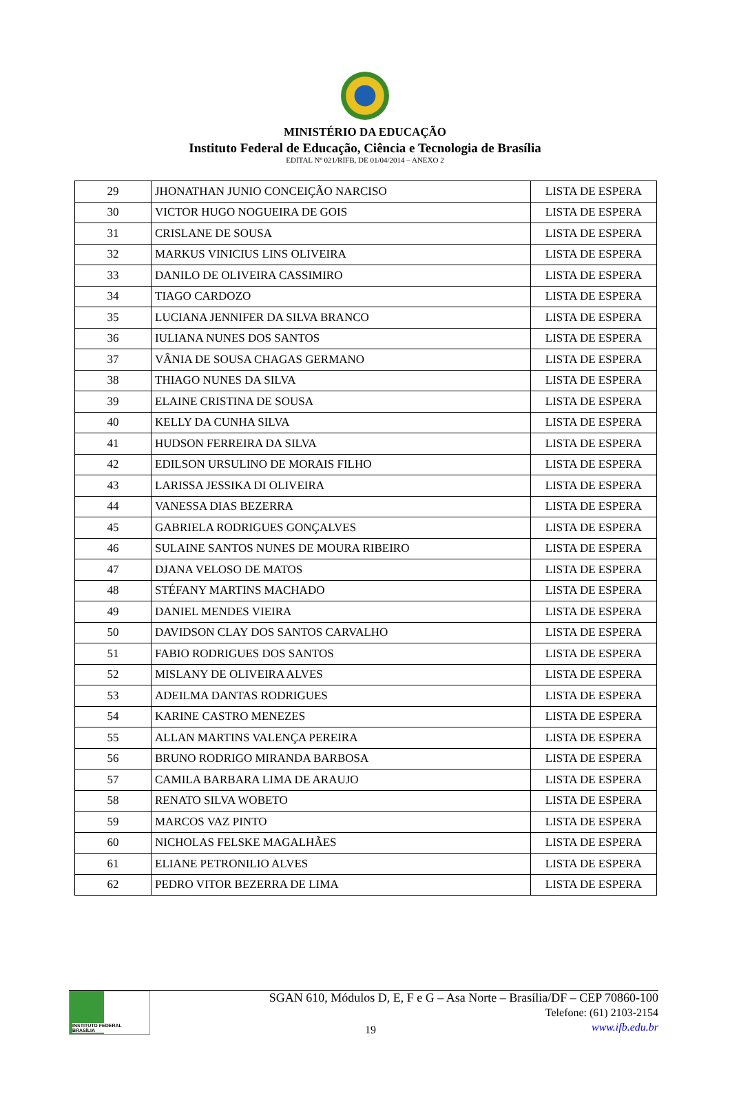MINISTÉRIO DA EDUCAÇÃO
Instituto Federal de Educação, Ciência e Tecnologia de Brasília
EDITAL Nº 021/RIFB, DE 01/04/2014 – ANEXO 2
| 29 | JHONATHAN JUNIO CONCEIÇÃO NARCISO | LISTA DE ESPERA |
| 30 | VICTOR HUGO NOGUEIRA DE GOIS | LISTA DE ESPERA |
| 31 | CRISLANE DE SOUSA | LISTA DE ESPERA |
| 32 | MARKUS VINICIUS LINS OLIVEIRA | LISTA DE ESPERA |
| 33 | DANILO DE OLIVEIRA CASSIMIRO | LISTA DE ESPERA |
| 34 | TIAGO CARDOZO | LISTA DE ESPERA |
| 35 | LUCIANA JENNIFER DA SILVA BRANCO | LISTA DE ESPERA |
| 36 | IULIANA NUNES DOS SANTOS | LISTA DE ESPERA |
| 37 | VÂNIA DE SOUSA CHAGAS GERMANO | LISTA DE ESPERA |
| 38 | THIAGO NUNES DA SILVA | LISTA DE ESPERA |
| 39 | ELAINE CRISTINA DE SOUSA | LISTA DE ESPERA |
| 40 | KELLY DA CUNHA SILVA | LISTA DE ESPERA |
| 41 | HUDSON FERREIRA DA SILVA | LISTA DE ESPERA |
| 42 | EDILSON URSULINO DE MORAIS FILHO | LISTA DE ESPERA |
| 43 | LARISSA JESSIKA DI OLIVEIRA | LISTA DE ESPERA |
| 44 | VANESSA DIAS BEZERRA | LISTA DE ESPERA |
| 45 | GABRIELA RODRIGUES GONÇALVES | LISTA DE ESPERA |
| 46 | SULAINE SANTOS NUNES DE MOURA RIBEIRO | LISTA DE ESPERA |
| 47 | DJANA VELOSO DE MATOS | LISTA DE ESPERA |
| 48 | STÉFANY MARTINS MACHADO | LISTA DE ESPERA |
| 49 | DANIEL MENDES VIEIRA | LISTA DE ESPERA |
| 50 | DAVIDSON CLAY DOS SANTOS CARVALHO | LISTA DE ESPERA |
| 51 | FABIO RODRIGUES DOS SANTOS | LISTA DE ESPERA |
| 52 | MISLANY DE OLIVEIRA ALVES | LISTA DE ESPERA |
| 53 | ADEILMA DANTAS RODRIGUES | LISTA DE ESPERA |
| 54 | KARINE CASTRO MENEZES | LISTA DE ESPERA |
| 55 | ALLAN MARTINS VALENÇA PEREIRA | LISTA DE ESPERA |
| 56 | BRUNO RODRIGO MIRANDA BARBOSA | LISTA DE ESPERA |
| 57 | CAMILA BARBARA LIMA DE ARAUJO | LISTA DE ESPERA |
| 58 | RENATO SILVA WOBETO | LISTA DE ESPERA |
| 59 | MARCOS VAZ PINTO | LISTA DE ESPERA |
| 60 | NICHOLAS FELSKE MAGALHÃES | LISTA DE ESPERA |
| 61 | ELIANE PETRONILIO ALVES | LISTA DE ESPERA |
| 62 | PEDRO VITOR BEZERRA DE LIMA | LISTA DE ESPERA |
INSTITUTO FEDERAL
BRASÍLIA
19
SGAN 610, Módulos D, E, F e G – Asa Norte – Brasília/DF – CEP 70860-100
Telefone: (61) 2103-2154
www.ifb.edu.br